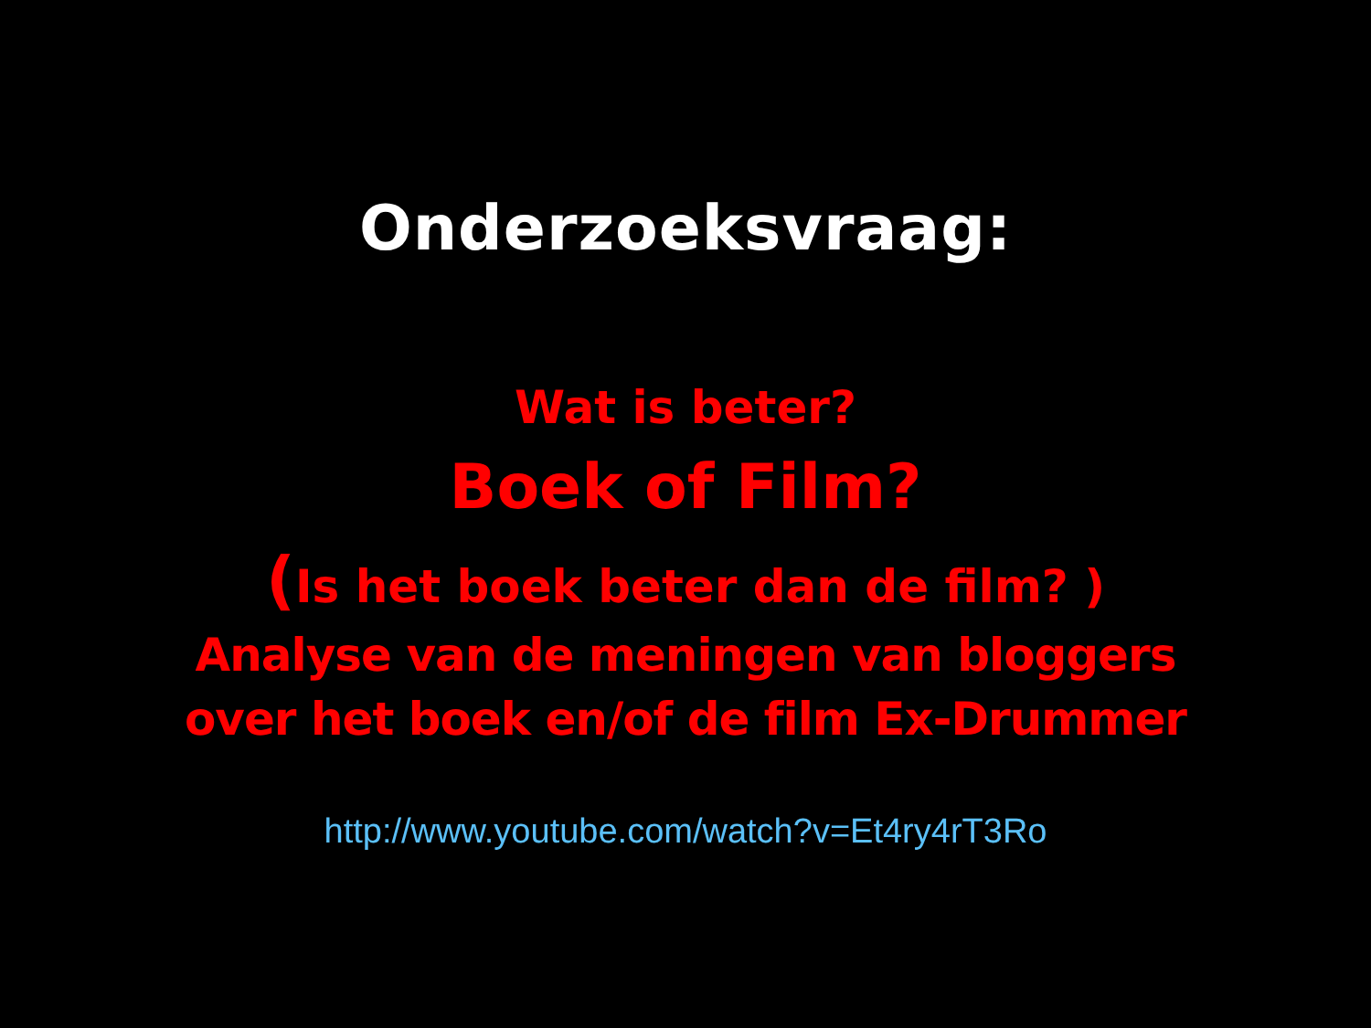Onderzoeksvraag:
Wat is beter?
Boek of Film?
(Is het boek beter dan de film? )
Analyse van de meningen van bloggers
over het boek en/of de film Ex-Drummer
http://www.youtube.com/watch?v=Et4ry4rT3Ro